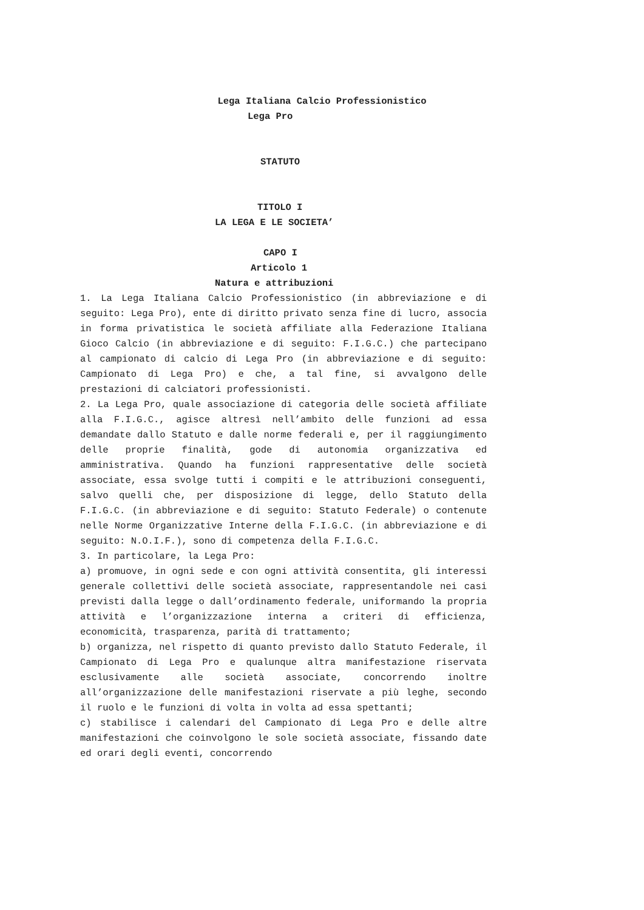Lega Italiana Calcio Professionistico
Lega Pro
STATUTO
TITOLO I
LA LEGA E LE SOCIETA’
CAPO I
Articolo 1
Natura e attribuzioni
1. La Lega Italiana Calcio Professionistico (in abbreviazione e di seguito: Lega Pro), ente di diritto privato senza fine di lucro, associa in forma privatistica le società affiliate alla Federazione Italiana Gioco Calcio (in abbreviazione e di seguito: F.I.G.C.) che partecipano al campionato di calcio di Lega Pro (in abbreviazione e di seguito: Campionato di Lega Pro) e che, a tal fine, si avvalgono delle prestazioni di calciatori professionisti.
2. La Lega Pro, quale associazione di categoria delle società affiliate alla F.I.G.C., agisce altresì nell’ambito delle funzioni ad essa demandate dallo Statuto e dalle norme federali e, per il raggiungimento delle proprie finalità, gode di autonomia organizzativa ed amministrativa. Quando ha funzioni rappresentative delle società associate, essa svolge tutti i compiti e le attribuzioni conseguenti, salvo quelli che, per disposizione di legge, dello Statuto della F.I.G.C. (in abbreviazione e di seguito: Statuto Federale) o contenute nelle Norme Organizzative Interne della F.I.G.C. (in abbreviazione e di seguito: N.O.I.F.), sono di competenza della F.I.G.C.
3. In particolare, la Lega Pro:
a) promuove, in ogni sede e con ogni attività consentita, gli interessi generale collettivi delle società associate, rappresentandole nei casi previsti dalla legge o dall’ordinamento federale, uniformando la propria attività e l’organizzazione interna a criteri di efficienza, economicità, trasparenza, parità di trattamento;
b) organizza, nel rispetto di quanto previsto dallo Statuto Federale, il Campionato di Lega Pro e qualunque altra manifestazione riservata esclusivamente alle società associate, concorrendo inoltre all’organizzazione delle manifestazioni riservate a più leghe, secondo il ruolo e le funzioni di volta in volta ad essa spettanti;
c) stabilisce i calendari del Campionato di Lega Pro e delle altre manifestazioni che coinvolgono le sole società associate, fissando date ed orari degli eventi, concorrendo